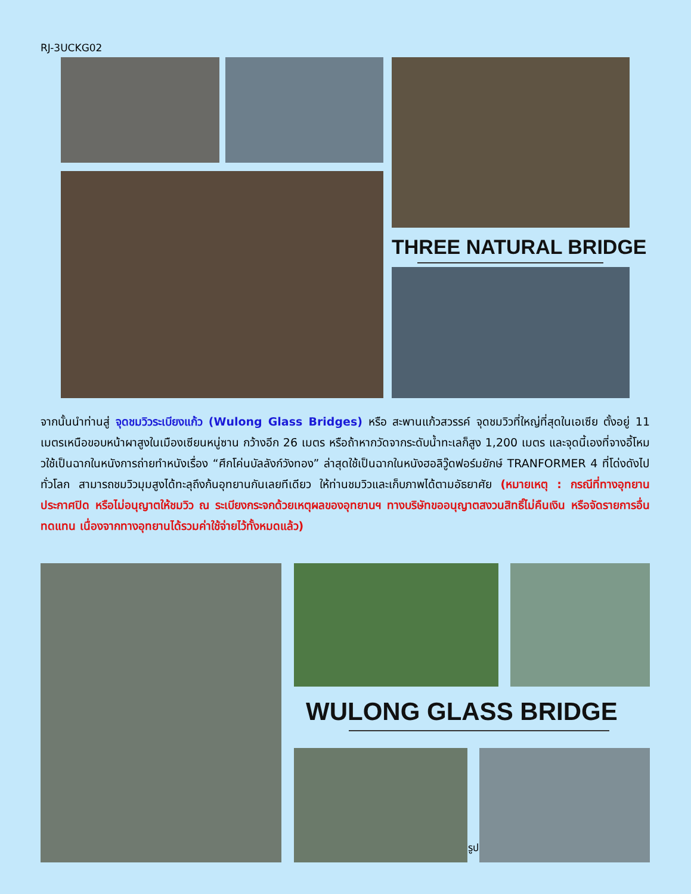RJ-3UCKG02
THREE NATURAL BRIDGE
จากนั้นนำท่านสู่ จุดชมวิวระเบียงแก้ว (Wulong Glass Bridges) หรือ สะพานแก้วสวรรค์ จุดชมวิวที่ใหญ่ที่สุดในเอเซีย ตั้งอยู่ 11 เมตรเหนือขอบหน้าผาสูงในเมืองเซียนหนู่ซาน กว้างอีก 26 เมตร หรือถ้าหากวัดจากระดับน้ำทะเลก็สูง 1,200 เมตร และจุดนี้เองที่จางอี้โหมวใช้เป็นฉากในหนังการถ่ายทำหนังเรื่อง “ศึกโค่นบัลลังก์วังทอง” ล่าสุดใช้เป็นฉากในหนังฮอลิวู๊ดฟอร์มยักษ์ TRANFORMER 4 ที่โด่งดังไปทั่วโลก สามารถชมวิวมุมสูงได้ทะลุถึงก้นอุทยานกันเลยทีเดียว ให้ท่านชมวิวและเก็บภาพได้ตามอัธยาศัย (หมายเหตุ : กรณีที่ทางอุทยานประกาศปิด หรือไม่อนุญาตให้ชมวิว ณ ระเบียงกระจกด้วยเหตุผลของอุทยานฯ ทางบริษัทขออนุญาตสงวนสิทธิ์ไม่คืนเงิน หรือจัดรายการอื่นทดแทน เนื่องจากทางอุทยานได้รวมค่าใช้จ่ายไว้ทั้งหมดแล้ว)
WULONG GLASS BRIDGE
รูป